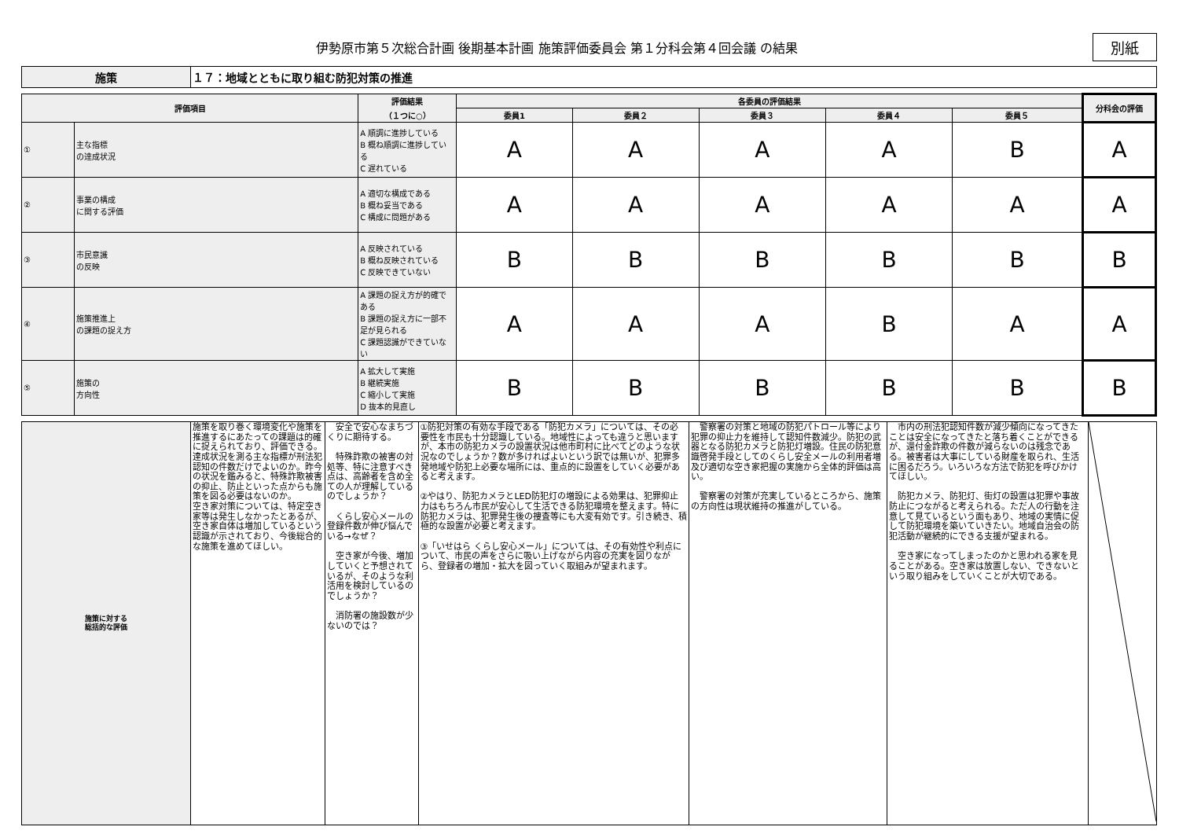伊勢原市第５次総合計画 後期基本計画 施策評価委員会 第１分科会第４回会議 の結果
別紙
| 施策 | １７：地域とともに取り組む防犯対策の推進 |
| 評価項目 | | 評価結果 （１つに○） | 各委員の評価結果 | | | | | 分科会の評価 |
| --- | --- | --- | --- | --- | --- | --- | --- | --- |
| | | | 委員1 | 委員２ | 委員３ | 委員４ | 委員５ | |
| ① | 主な指標 の達成状況 | A 順調に進捗している B 概ね順調に進捗している C 遅れている | A | A | A | A | B | A |
| ② | 事業の構成 に関する評価 | A 適切な構成である B 概ね妥当である C 構成に問題がある | A | A | A | A | A | A |
| ③ | 市民意識 の反映 | A 反映されている B 概ね反映されている C 反映できていない | B | B | B | B | B | B |
| ④ | 施策推進上 の課題の捉え方 | A 課題の捉え方が的確である B 課題の捉え方に一部不足が見られる C 課題認識ができていない | A | A | A | B | A | A |
| ⑤ | 施策の 方向性 | A 拡大して実施 B 継続実施 C 縮小して実施 D 抜本的見直し | B | B | B | B | B | B |
| 施策に対する 総括的な評価 | 施策を取り巻く環境変化や施策を推進するにあたっての課題は的確に捉えられており、評価できる。 達成状況を測る主な指標が刑法犯認知の件数だけでよいのか。昨今の状況を鑑みると、特殊詐欺被害の抑止、防止といった点からも施策を図る必要はないのか。 空き家対策については、特定空き家等は発生しなかったとあるが、空き家自体は増加しているという認識が示されており、今後総合的な施策を進めてほしい。 | 安全で安心なまちづくりに期待する。 特殊詐欺の被害の対処等、特に注意すべき点は、高齢者を含め全ての人が理解しているのでしょうか？ くらし安心メールの登録件数が伸び悩んでいる→なぜ？ 空き家が今後、増加していくと予想されているが、そのような利活用を検討しているのでしょうか？ 消防署の施設数が少ないのでは？ | ①防犯対策の有効な手段である「防犯カメラ」については、その必要性を市民も十分認識している。地域性によっても違うと思いますが、本市の防犯カメラの設置状況は他市町村に比べてどのような状況なのでしょうか？数が多ければよいという訳では無いが、犯罪多発地域や防犯上必要な場所には、重点的に設置をしていく必要があると考えます。 ②やはり、防犯カメラとLED防犯灯の増設による効果は、犯罪抑止力はもちろん市民が安心して生活できる防犯環境を整えます。特に防犯カメラは、犯罪発生後の捜査等にも大変有効です。引き続き、積極的な設置が必要と考えます。 ③「いせはら くらし安心メール」については、その有効性や利点について、市民の声をさらに吸い上げながら内容の充実を図りながら、登録者の増加・拡大を図っていく取組みが望まれます。 | 警察署の対策と地域の防犯パトロール等により犯罪の抑止力を維持して認知件数減少。防犯の武器となる防犯カメラと防犯灯増設。住民の防犯意識啓発手段としてのくらし安全メールの利用者増及び適切な空き家把握の実施から全体的評価は高い。 警察署の対策が充実しているところから、施策の方向性は現状維持の推進がしている。 | 市内の刑法犯認知件数が減少傾向になってきたことは安全になってきたと落ち着くことができるが、還付金詐欺の件数が減らないのは残念である。被害者は大事にしている財産を取られ、生活に困るだろう。いろいろな方法で防犯を呼びかけてほしい。 防犯カメラ、防犯灯、街灯の設置は犯罪や事故防止につながると考えられる。ただ人の行動を注意して見ているという面もあり、地域の実情に促して防犯環境を築いていきたい。地域自治会の防犯活動が継続的にできる支援が望まれる。 空き家になってしまったのかと思われる家を見ることがある。空き家は放置しない、できないという取り組みをしていくことが大切である。 | |